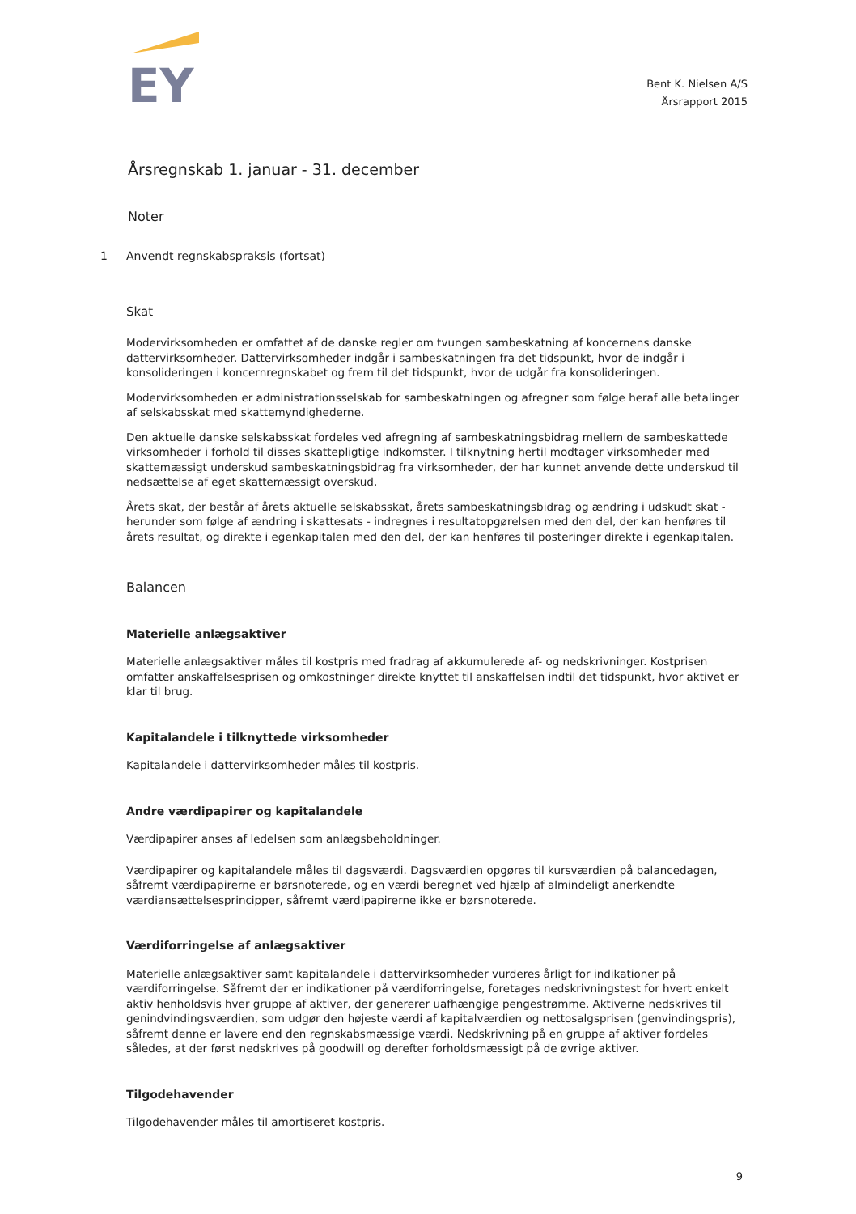EY
Bent K. Nielsen A/S
Årsrapport 2015
Årsregnskab 1. januar - 31. december
Noter
1 Anvendt regnskabspraksis (fortsat)
Skat
Modervirksomheden er omfattet af de danske regler om tvungen sambeskatning af koncernens danske dattervirksomheder. Dattervirksomheder indgår i sambeskatningen fra det tidspunkt, hvor de indgår i konsolideringen i koncernregnskabet og frem til det tidspunkt, hvor de udgår fra konsolideringen.
Modervirksomheden er administrationsselskab for sambeskatningen og afregner som følge heraf alle betalinger af selskabsskat med skattemyndighederne.
Den aktuelle danske selskabsskat fordeles ved afregning af sambeskatningsbidrag mellem de sambeskattede virksomheder i forhold til disses skattepligtige indkomster. I tilknytning hertil modtager virksomheder med skattemæssigt underskud sambeskatningsbidrag fra virksomheder, der har kunnet anvende dette underskud til nedsættelse af eget skattemæssigt overskud.
Årets skat, der består af årets aktuelle selskabsskat, årets sambeskatningsbidrag og ændring i udskudt skat - herunder som følge af ændring i skattesats - indregnes i resultatopgørelsen med den del, der kan henføres til årets resultat, og direkte i egenkapitalen med den del, der kan henføres til posteringer direkte i egenkapitalen.
Balancen
Materielle anlægsaktiver
Materielle anlægsaktiver måles til kostpris med fradrag af akkumulerede af- og nedskrivninger. Kostprisen omfatter anskaffelsesprisen og omkostninger direkte knyttet til anskaffelsen indtil det tidspunkt, hvor aktivet er klar til brug.
Kapitalandele i tilknyttede virksomheder
Kapitalandele i dattervirksomheder måles til kostpris.
Andre værdipapirer og kapitalandele
Værdipapirer anses af ledelsen som anlægsbeholdninger.
Værdipapirer og kapitalandele måles til dagsværdi. Dagsværdien opgøres til kursværdien på balancedagen, såfremt værdipapirerne er børsnoterede, og en værdi beregnet ved hjælp af almindeligt anerkendte værdiansættelsesprincipper, såfremt værdipapirerne ikke er børsnoterede.
Værdiforringelse af anlægsaktiver
Materielle anlægsaktiver samt kapitalandele i dattervirksomheder vurderes årligt for indikationer på værdiforringelse. Såfremt der er indikationer på værdiforringelse, foretages nedskrivningstest for hvert enkelt aktiv henholdsvis hver gruppe af aktiver, der genererer uafhængige pengestrømme. Aktiverne nedskrives til genindvindingsværdien, som udgør den højeste værdi af kapitalværdien og nettosalgsprisen (genvindingspris), såfremt denne er lavere end den regnskabsmæssige værdi. Nedskrivning på en gruppe af aktiver fordeles således, at der først nedskrives på goodwill og derefter forholdsmæssigt på de øvrige aktiver.
Tilgodehavender
Tilgodehavender måles til amortiseret kostpris.
9